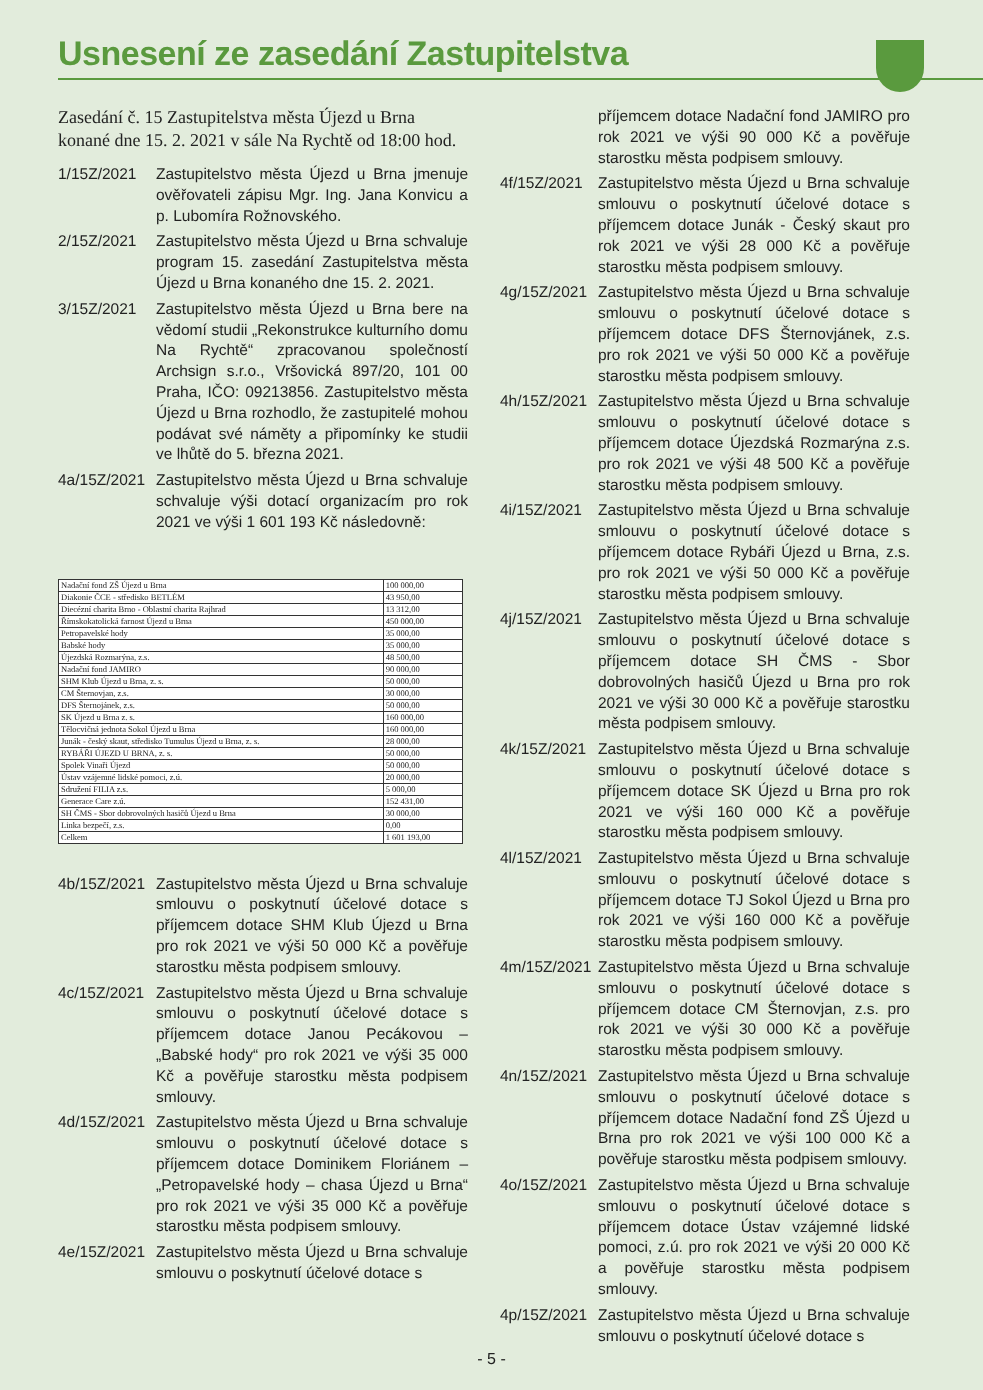Usnesení ze zasedání Zastupitelstva
Zasedání č. 15 Zastupitelstva města Újezd u Brna konané dne 15. 2. 2021 v sále Na Rychtě od 18:00 hod.
1/15Z/2021 Zastupitelstvo města Újezd u Brna jmenuje ověřovateli zápisu Mgr. Ing. Jana Konvicu a p. Lubomíra Rožnovského.
2/15Z/2021 Zastupitelstvo města Újezd u Brna schvaluje program 15. zasedání Zastupitelstva města Újezd u Brna konaného dne 15. 2. 2021.
3/15Z/2021 Zastupitelstvo města Újezd u Brna bere na vědomí studii „Rekonstrukce kulturního domu Na Rychtě“ zpracovanou společností Archsign s.r.o., Vršovická 897/20, 101 00 Praha, IČO: 09213856. Zastupitelstvo města Újezd u Brna rozhodlo, že zastupitelé mohou podávat své náměty a připomínky ke studii ve lhůtě do 5. března 2021.
4a/15Z/2021
Zastupitelstvo města Újezd u Brna schvaluje schvaluje výši dotací organizacím pro rok 2021 ve výši 1 601 193 Kč následovně:
| Nadační fond ZŠ Újezd u Brna | 100 000,00 |
| Diakonie ČCE - středisko BETLÉM | 43 950,00 |
| Diecézní charita Brno - Oblastní charita Rajhrad | 13 312,00 |
| Římskokatolická farnost Újezd u Brna | 450 000,00 |
| Petropavelské hody | 35 000,00 |
| Babské hody | 35 000,00 |
| Újezdská Rozmarýna, z.s. | 48 500,00 |
| Nadační fond JAMIRO | 90 000,00 |
| SHM Klub Újezd u Brna, z. s. | 50 000,00 |
| CM Šternovjan, z.s. | 30 000,00 |
| DFS Šternojánek, z.s. | 50 000,00 |
| SK Újezd u Brna z. s. | 160 000,00 |
| Tělocvičná jednota Sokol Újezd u Brna | 160 000,00 |
| Junák - český skaut, středisko Tumulus Újezd u Brna, z. s. | 28 000,00 |
| RYBÁŘI ÚJEZD U BRNA, z. s. | 50 000,00 |
| Spolek Vinaři Újezd | 50 000,00 |
| Ústav vzájemné lidské pomoci, z.ú. | 20 000,00 |
| Sdružení FILIA z.s. | 5 000,00 |
| Generace Care z.ú. | 152 431,00 |
| SH ČMS - Sbor dobrovolných hasičů Újezd u Brna | 30 000,00 |
| Linka bezpečí, z.s. | 0,00 |
| Celkem | 1 601 193,00 |
4b/15Z/2021
Zastupitelstvo města Újezd u Brna schvaluje smlouvu o poskytnutí účelové dotace s příjemcem dotace SHM Klub Újezd u Brna pro rok 2021 ve výši 50 000 Kč a pověřuje starostku města podpisem smlouvy.
4c/15Z/2021
Zastupitelstvo města Újezd u Brna schvaluje smlouvu o poskytnutí účelové dotace s příjemcem dotace Janou Pecákovou – „Babské hody“ pro rok 2021 ve výši 35 000 Kč a pověřuje starostku města podpisem smlouvy.
4d/15Z/2021
Zastupitelstvo města Újezd u Brna schvaluje smlouvu o poskytnutí účelové dotace s příjemcem dotace Dominikem Floriánem – „Petropavelské hody – chasa Újezd u Brna“ pro rok 2021 ve výši 35 000 Kč a pověřuje starostku města podpisem smlouvy.
4e/15Z/2021
Zastupitelstvo města Újezd u Brna schvaluje smlouvu o poskytnutí účelové dotace s
příjemcem dotace Nadační fond JAMIRO pro rok 2021 ve výši 90 000 Kč a pověřuje starostku města podpisem smlouvy.
4f/15Z/2021
Zastupitelstvo města Újezd u Brna schvaluje smlouvu o poskytnutí účelové dotace s příjemcem dotace Junák - Český skaut pro rok 2021 ve výši 28 000 Kč a pověřuje starostku města podpisem smlouvy.
4g/15Z/2021
Zastupitelstvo města Újezd u Brna schvaluje smlouvu o poskytnutí účelové dotace s příjemcem dotace DFS Šternovjánek, z.s. pro rok 2021 ve výši 50 000 Kč a pověřuje starostku města podpisem smlouvy.
4h/15Z/2021
Zastupitelstvo města Újezd u Brna schvaluje smlouvu o poskytnutí účelové dotace s příjemcem dotace Újezdská Rozmarýna z.s. pro rok 2021 ve výši 48 500 Kč a pověřuje starostku města podpisem smlouvy.
4i/15Z/2021
Zastupitelstvo města Újezd u Brna schvaluje smlouvu o poskytnutí účelové dotace s příjemcem dotace Rybáři Újezd u Brna, z.s. pro rok 2021 ve výši 50 000 Kč a pověřuje starostku města podpisem smlouvy.
4j/15Z/2021
Zastupitelstvo města Újezd u Brna schvaluje smlouvu o poskytnutí účelové dotace s příjemcem dotace SH ČMS - Sbor dobrovolných hasičů Újezd u Brna pro rok 2021 ve výši 30 000 Kč a pověřuje starostku města podpisem smlouvy.
4k/15Z/2021
Zastupitelstvo města Újezd u Brna schvaluje smlouvu o poskytnutí účelové dotace s příjemcem dotace SK Újezd u Brna pro rok 2021 ve výši 160 000 Kč a pověřuje starostku města podpisem smlouvy.
4l/15Z/2021
Zastupitelstvo města Újezd u Brna schvaluje smlouvu o poskytnutí účelové dotace s příjemcem dotace TJ Sokol Újezd u Brna pro rok 2021 ve výši 160 000 Kč a pověřuje starostku města podpisem smlouvy.
4m/15Z/2021
Zastupitelstvo města Újezd u Brna schvaluje smlouvu o poskytnutí účelové dotace s příjemcem dotace CM Šternovjan, z.s. pro rok 2021 ve výši 30 000 Kč a pověřuje starostku města podpisem smlouvy.
4n/15Z/2021
Zastupitelstvo města Újezd u Brna schvaluje smlouvu o poskytnutí účelové dotace s příjemcem dotace Nadační fond ZŠ Újezd u Brna pro rok 2021 ve výši 100 000 Kč a pověřuje starostku města podpisem smlouvy.
4o/15Z/2021
Zastupitelstvo města Újezd u Brna schvaluje smlouvu o poskytnutí účelové dotace s příjemcem dotace Ústav vzájemné lidské pomoci, z.ú. pro rok 2021 ve výši 20 000 Kč a pověřuje starostku města podpisem smlouvy.
4p/15Z/2021
Zastupitelstvo města Újezd u Brna schvaluje smlouvu o poskytnutí účelové dotace s
- 5 -